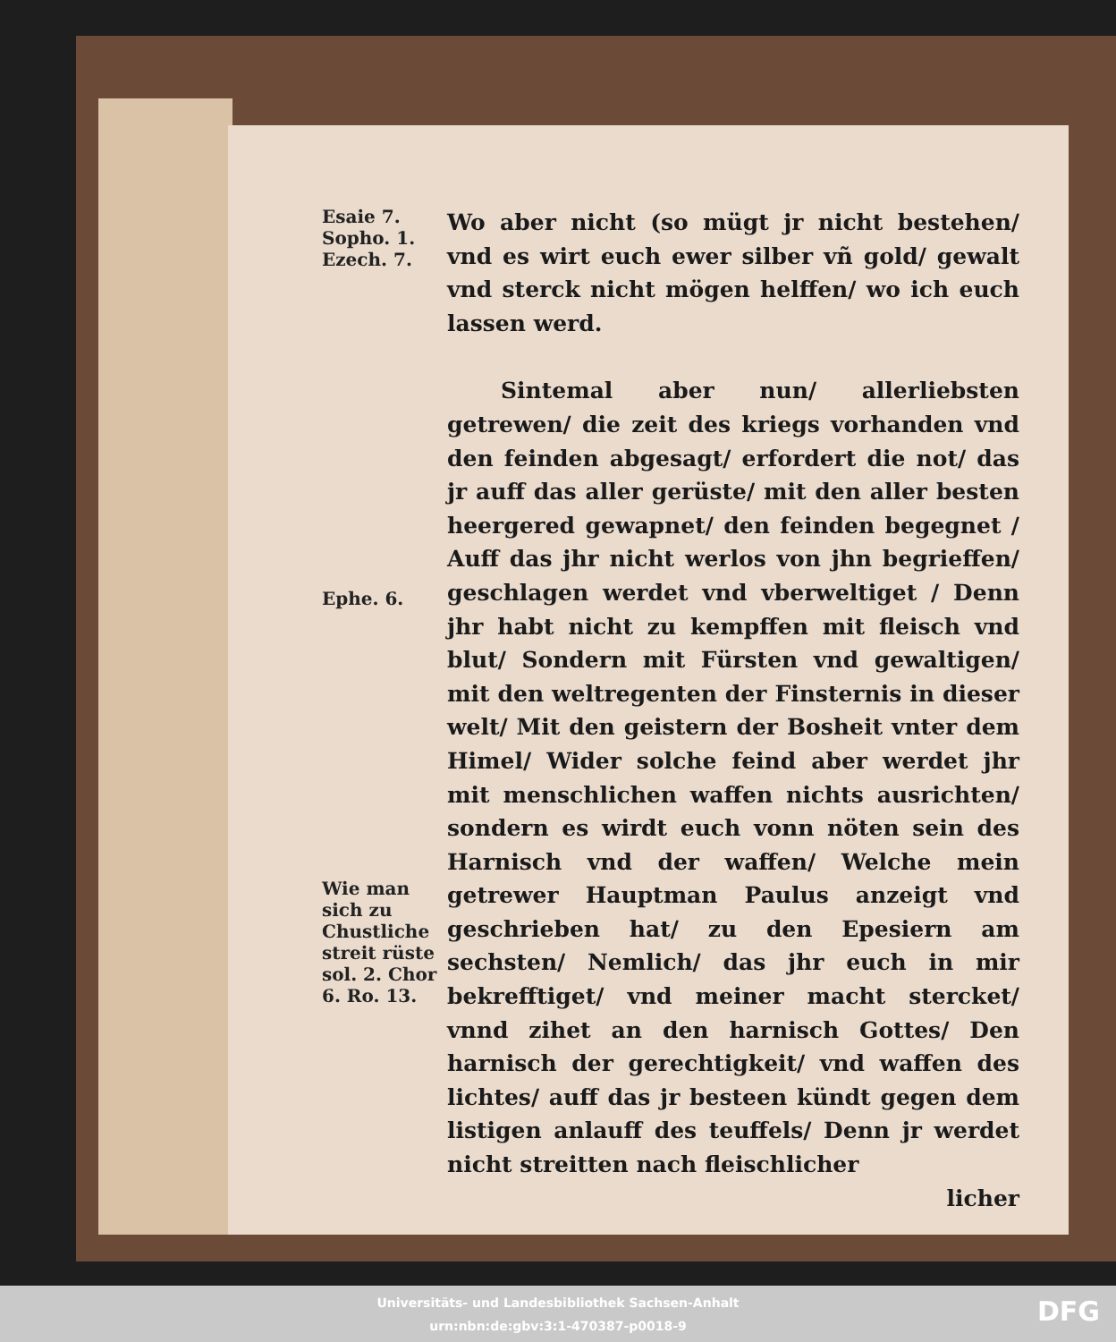Esaie 7.
Sopho. 1.
Ezech. 7.
Ephe. 6.
Wie man sich zu Chustliche streit rüste sol. 2. Chor 6. Ro. 13.
Wo aber nicht (so mügt jr nicht bestehen/ vnd es wirt euch ewer silber vñ gold/ gewalt vnd sterck nicht mögen helffen/ wo ich euch lassen werd.
Sintemal aber nun/ allerliebsten getrewen/ die zeit des kriegs vorhanden vnd den feinden abgesagt/ erfordert die not/ das jr auff das aller gerüste/ mit den aller besten heergered gewapnet/ den feinden begegnet / Auff das jhr nicht werlos von jhn begrieffen/ geschlagen werdet vnd vberweltiget / Denn jhr habt nicht zu kempffen mit fleisch vnd blut/ Sondern mit Fürsten vnd gewaltigen/ mit den weltregenten der Finsternis in dieser welt/ Mit den geistern der Bosheit vnter dem Himel/ Wider solche feind aber werdet jhr mit menschlichen waffen nichts ausrichten/ sondern es wirdt euch vonn nöten sein des Harnisch vnd der waffen/ Welche mein getrewer Hauptman Paulus anzeigt vnd geschrieben hat/ zu den Epesiern am sechsten/ Nemlich/ das jhr euch in mir bekrefftiget/ vnd meiner macht stercket/ vnnd zihet an den harnisch Gottes/ Den harnisch der gerechtigkeit/ vnd waffen des lichtes/ auff das jr besteen kündt gegen dem listigen anlauff des teuffels/ Denn jr werdet nicht streitten nach fleischlicher
licher
Universitäts- und Landesbibliothek Sachsen-Anhalt
urn:nbn:de:gbv:3:1-470387-p0018-9
DFG